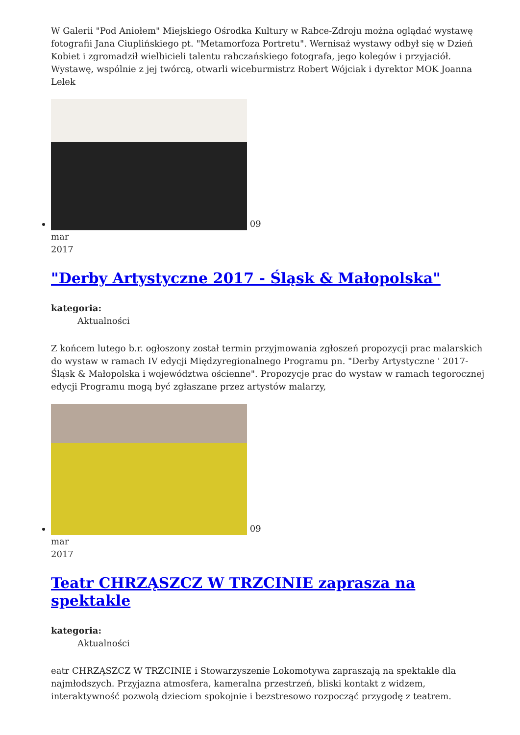W Galerii "Pod Aniołem" Miejskiego Ośrodka Kultury w Rabce-Zdroju można oglądać wystawę fotografii Jana Ciuplińskiego pt. "Metamorfoza Portretu". Wernisaż wystawy odbył się w Dzień Kobiet i zgromadził wielbicieli talentu rabczańskiego fotografa, jego kolegów i przyjaciół. Wystawę, wspólnie z jej twórcą, otwarli wiceburmistrz Robert Wójciak i dyrektor MOK Joanna Lelek
09
mar
2017
"Derby Artystyczne 2017 - Śląsk & Małopolska"
kategoria:
Aktualności
Z końcem lutego b.r. ogłoszony został termin przyjmowania zgłoszeń propozycji prac malarskich do wystaw w ramach IV edycji Międzyregionalnego Programu pn. "Derby Artystyczne ' 2017- Śląsk & Małopolska i województwa ościenne". Propozycje prac do wystaw w ramach tegorocznej edycji Programu mogą być zgłaszane przez artystów malarzy,
09
mar
2017
Teatr CHRZĄSZCZ W TRZCINIE zaprasza na spektakle
kategoria:
Aktualności
eatr CHRZĄSZCZ W TRZCINIE i Stowarzyszenie Lokomotywa zapraszają na spektakle dla najmłodszych. Przyjazna atmosfera, kameralna przestrzeń, bliski kontakt z widzem, interaktywność pozwolą dzieciom spokojnie i bezstresowo rozpocząć przygodę z teatrem.